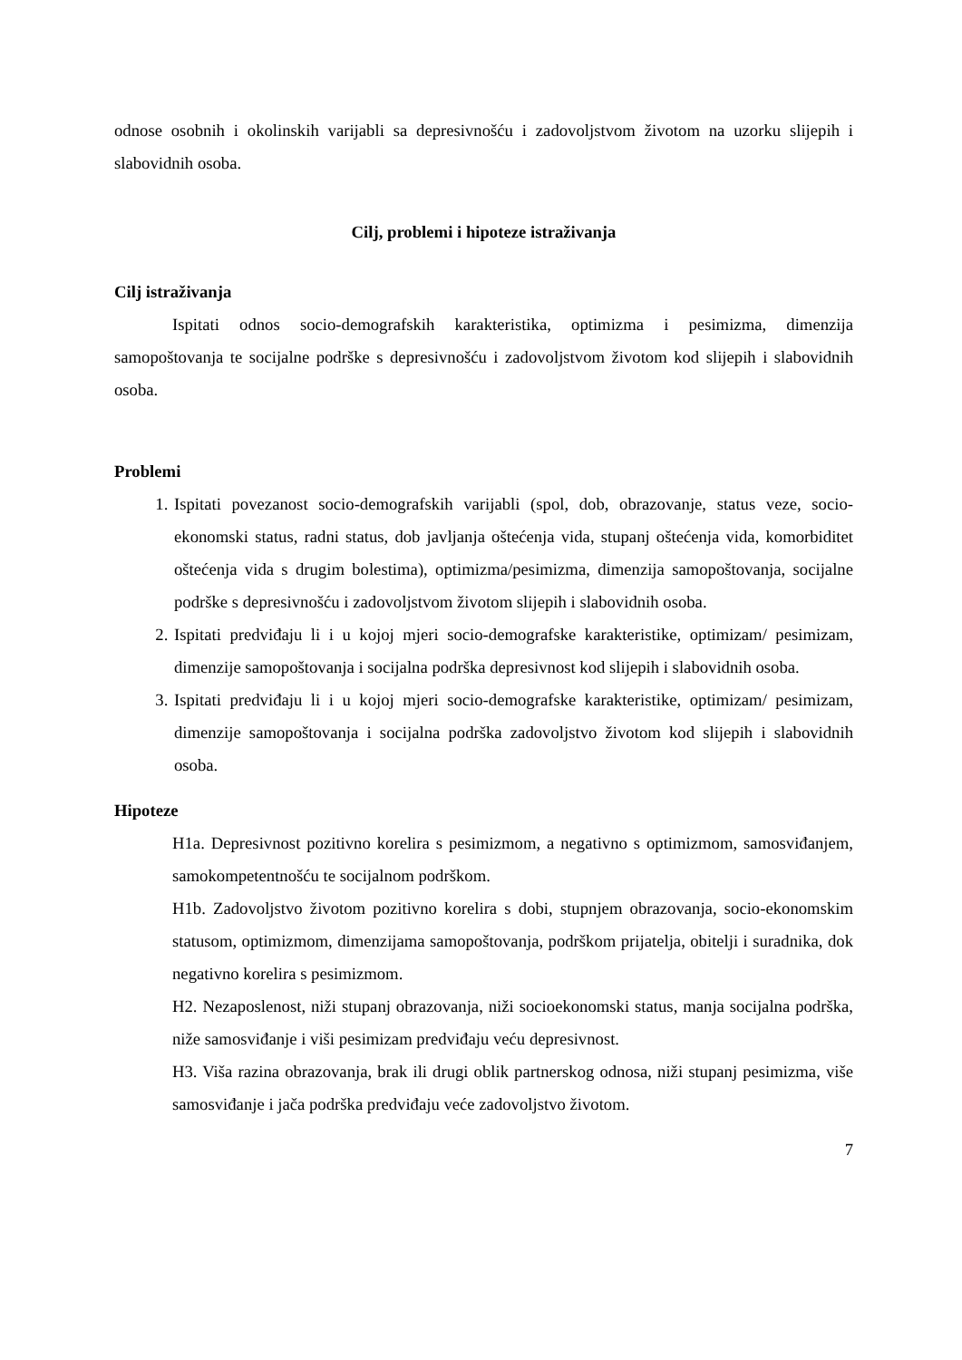odnose osobnih i okolinskih varijabli sa depresivnošću i zadovoljstvom životom na uzorku slijepih i slabovidnih osoba.
Cilj, problemi i hipoteze istraživanja
Cilj istraživanja
Ispitati odnos socio-demografskih karakteristika, optimizma i pesimizma, dimenzija samopoštovanja te socijalne podrške s depresivnošću i zadovoljstvom životom kod slijepih i slabovidnih osoba.
Problemi
1. Ispitati povezanost socio-demografskih varijabli (spol, dob, obrazovanje, status veze, socio-ekonomski status, radni status, dob javljanja oštećenja vida, stupanj oštećenja vida, komorbiditet oštećenja vida s drugim bolestima), optimizma/pesimizma, dimenzija samopoštovanja, socijalne podrške s depresivnošću i zadovoljstvom životom slijepih i slabovidnih osoba.
2. Ispitati predviđaju li i u kojoj mjeri socio-demografske karakteristike, optimizam/ pesimizam, dimenzije samopoštovanja i socijalna podrška depresivnost kod slijepih i slabovidnih osoba.
3. Ispitati predviđaju li i u kojoj mjeri socio-demografske karakteristike, optimizam/ pesimizam, dimenzije samopoštovanja i socijalna podrška zadovoljstvo životom kod slijepih i slabovidnih osoba.
Hipoteze
H1a. Depresivnost pozitivno korelira s pesimizmom, a negativno s optimizmom, samosviđanjem, samokompetentnošću te socijalnom podrškom.
H1b. Zadovoljstvo životom pozitivno korelira s dobi, stupnjem obrazovanja, socio-ekonomskim statusom, optimizmom, dimenzijama samopoštovanja, podrškom prijatelja, obitelji i suradnika, dok negativno korelira s pesimizmom.
H2. Nezaposlenost, niži stupanj obrazovanja, niži socioekonomski status, manja socijalna podrška, niže samosviđanje i viši pesimizam predviđaju veću depresivnost.
H3. Viša razina obrazovanja, brak ili drugi oblik partnerskog odnosa, niži stupanj pesimizma, više samosviđanje i jača podrška predviđaju veće zadovoljstvo životom.
7